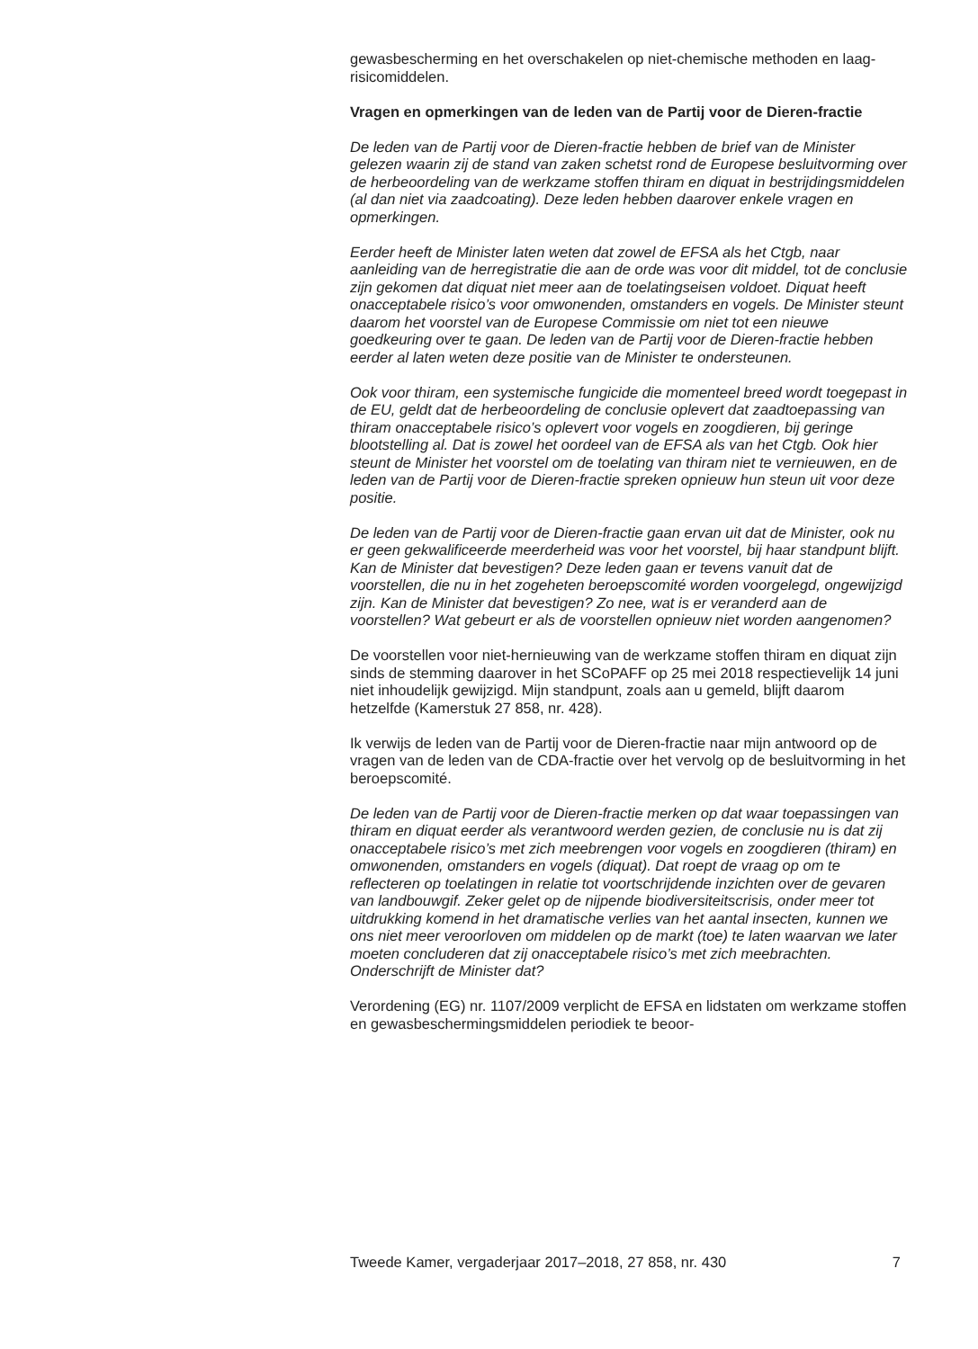gewasbescherming en het overschakelen op niet-chemische methoden en laag-risicomiddelen.
Vragen en opmerkingen van de leden van de Partij voor de Dieren-fractie
De leden van de Partij voor de Dieren-fractie hebben de brief van de Minister gelezen waarin zij de stand van zaken schetst rond de Europese besluitvorming over de herbeoordeling van de werkzame stoffen thiram en diquat in bestrijdingsmiddelen (al dan niet via zaadcoating). Deze leden hebben daarover enkele vragen en opmerkingen.
Eerder heeft de Minister laten weten dat zowel de EFSA als het Ctgb, naar aanleiding van de herregistratie die aan de orde was voor dit middel, tot de conclusie zijn gekomen dat diquat niet meer aan de toelatingseisen voldoet. Diquat heeft onacceptabele risico’s voor omwonenden, omstanders en vogels. De Minister steunt daarom het voorstel van de Europese Commissie om niet tot een nieuwe goedkeuring over te gaan. De leden van de Partij voor de Dieren-fractie hebben eerder al laten weten deze positie van de Minister te ondersteunen.
Ook voor thiram, een systemische fungicide die momenteel breed wordt toegepast in de EU, geldt dat de herbeoordeling de conclusie oplevert dat zaadtoepassing van thiram onacceptabele risico’s oplevert voor vogels en zoogdieren, bij geringe blootstelling al. Dat is zowel het oordeel van de EFSA als van het Ctgb. Ook hier steunt de Minister het voorstel om de toelating van thiram niet te vernieuwen, en de leden van de Partij voor de Dieren-fractie spreken opnieuw hun steun uit voor deze positie.
De leden van de Partij voor de Dieren-fractie gaan ervan uit dat de Minister, ook nu er geen gekwalificeerde meerderheid was voor het voorstel, bij haar standpunt blijft. Kan de Minister dat bevestigen? Deze leden gaan er tevens vanuit dat de voorstellen, die nu in het zogeheten beroepscomité worden voorgelegd, ongewijzigd zijn. Kan de Minister dat bevestigen? Zo nee, wat is er veranderd aan de voorstellen? Wat gebeurt er als de voorstellen opnieuw niet worden aangenomen?
De voorstellen voor niet-hernieuwing van de werkzame stoffen thiram en diquat zijn sinds de stemming daarover in het SCoPAFF op 25 mei 2018 respectievelijk 14 juni niet inhoudelijk gewijzigd. Mijn standpunt, zoals aan u gemeld, blijft daarom hetzelfde (Kamerstuk 27 858, nr. 428).
Ik verwijs de leden van de Partij voor de Dieren-fractie naar mijn antwoord op de vragen van de leden van de CDA-fractie over het vervolg op de besluitvorming in het beroepscomité.
De leden van de Partij voor de Dieren-fractie merken op dat waar toepassingen van thiram en diquat eerder als verantwoord werden gezien, de conclusie nu is dat zij onacceptabele risico’s met zich meebrengen voor vogels en zoogdieren (thiram) en omwonenden, omstanders en vogels (diquat). Dat roept de vraag op om te reflecteren op toelatingen in relatie tot voortschrijdende inzichten over de gevaren van landbouwgif. Zeker gelet op de nijpende biodiversiteitscrisis, onder meer tot uitdrukking komend in het dramatische verlies van het aantal insecten, kunnen we ons niet meer veroorloven om middelen op de markt (toe) te laten waarvan we later moeten concluderen dat zij onacceptabele risico’s met zich meebrachten. Onderschrijft de Minister dat?
Verordening (EG) nr. 1107/2009 verplicht de EFSA en lidstaten om werkzame stoffen en gewasbeschermingsmiddelen periodiek te beoor-
Tweede Kamer, vergaderjaar 2017–2018, 27 858, nr. 430 7